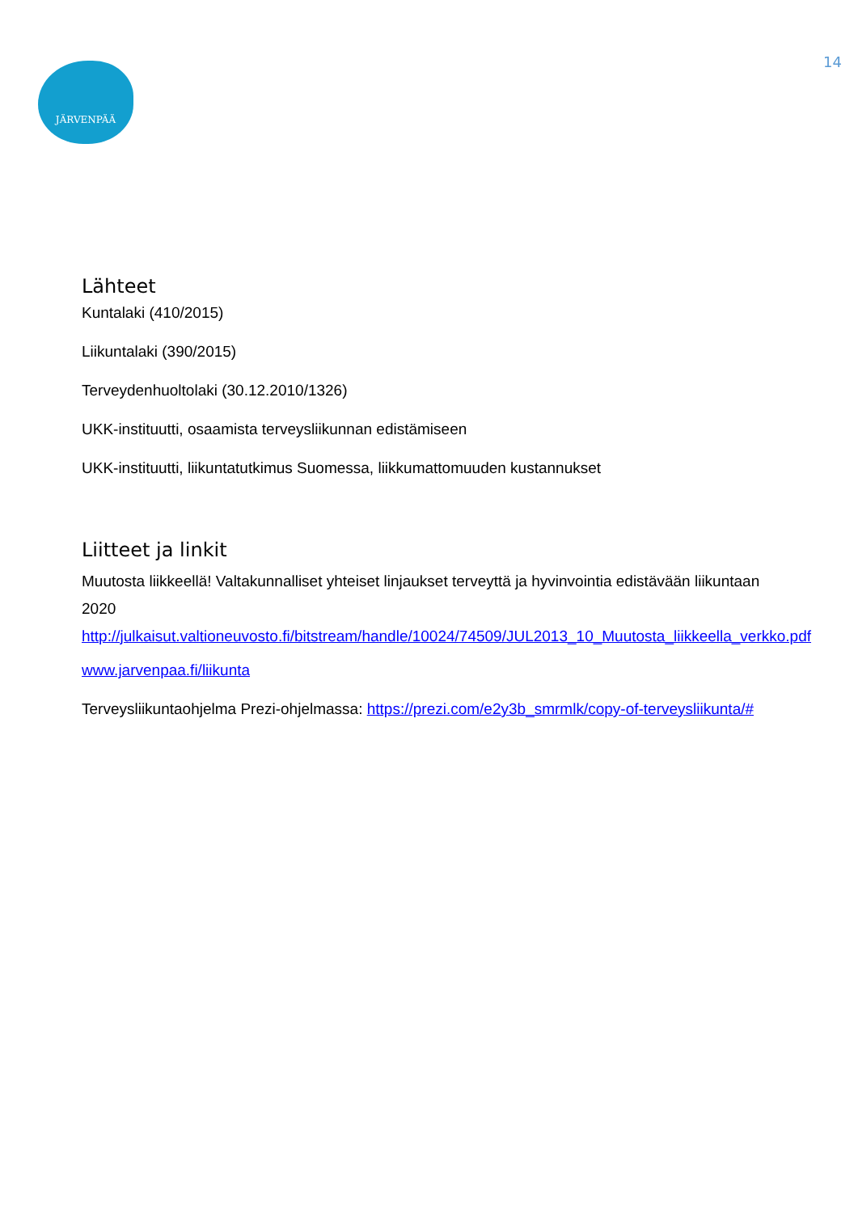14 JÄRVENPÄÄ
Lähteet
Kuntalaki (410/2015)
Liikuntalaki (390/2015)
Terveydenhuoltolaki (30.12.2010/1326)
UKK-instituutti, osaamista terveysliikunnan edistämiseen
UKK-instituutti, liikuntatutkimus Suomessa, liikkumattomuuden kustannukset
Liitteet ja linkit
Muutosta liikkeellä! Valtakunnalliset yhteiset linjaukset terveyttä ja hyvinvointia edistävään liikuntaan 2020 http://julkaisut.valtioneuvosto.fi/bitstream/handle/10024/74509/JUL2013_10_Muutosta_liikkeella_verkko.pdf
www.jarvenpaa.fi/liikunta
Terveysliikuntaohjelma Prezi-ohjelmassa: https://prezi.com/e2y3b_smrmlk/copy-of-terveysliikunta/#